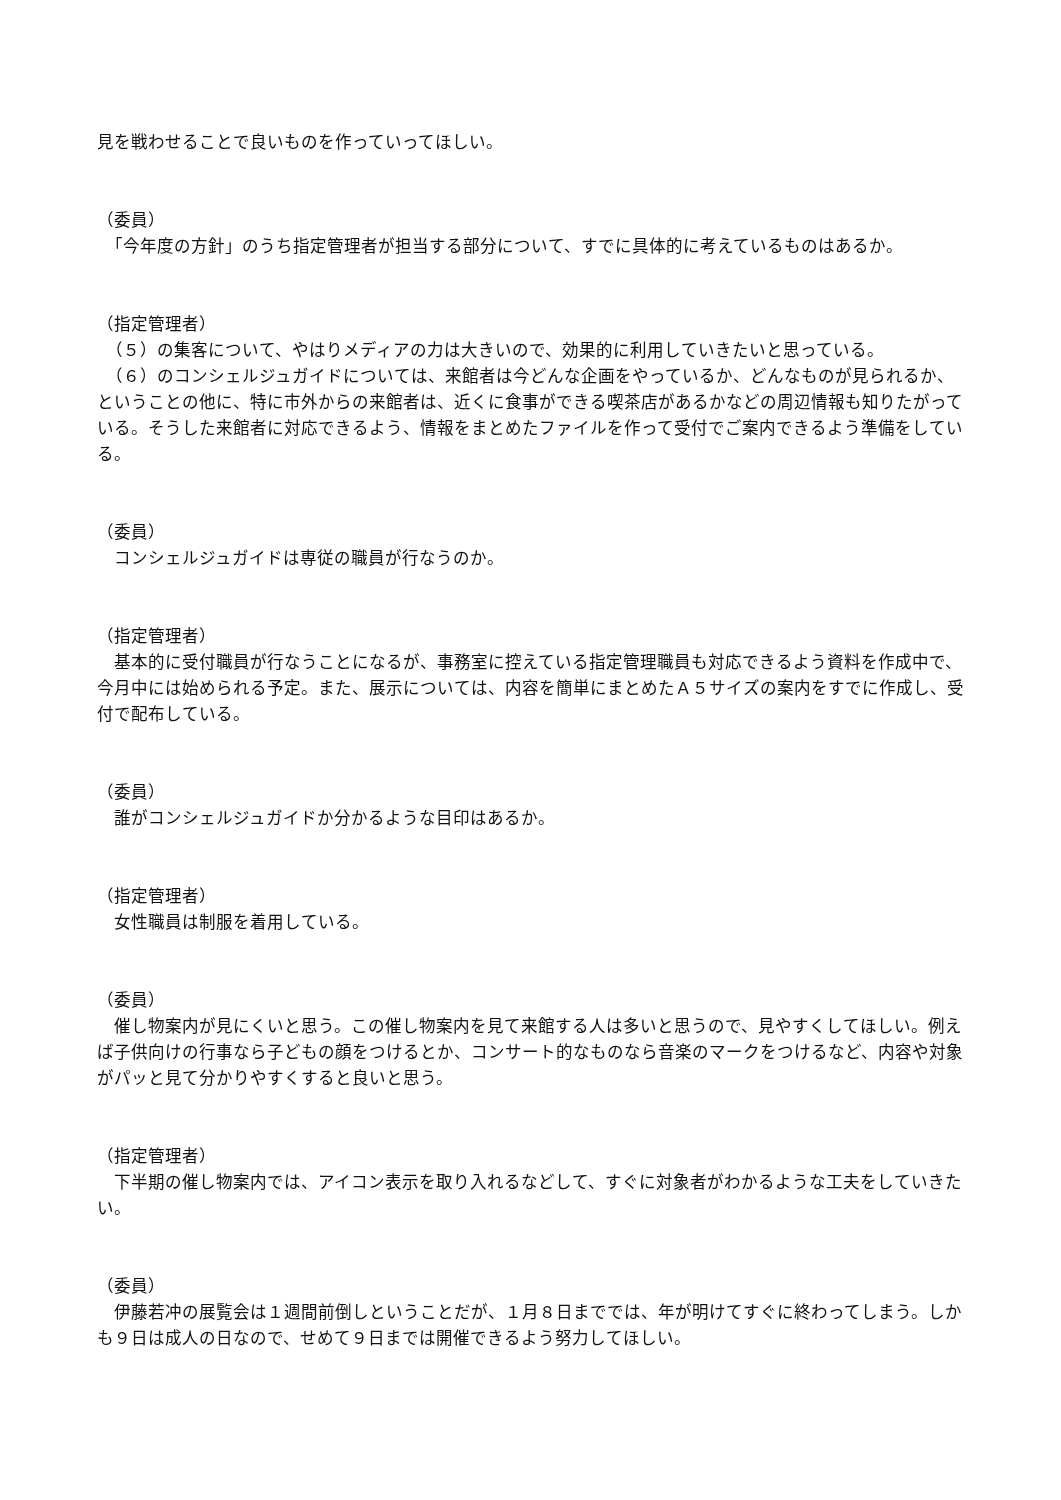見を戦わせることで良いものを作っていってほしい。
（委員）
　「今年度の方針」のうち指定管理者が担当する部分について、すでに具体的に考えているものはあるか。
（指定管理者）
　（５）の集客について、やはりメディアの力は大きいので、効果的に利用していきたいと思っている。
　（６）のコンシェルジュガイドについては、来館者は今どんな企画をやっているか、どんなものが見られるか、ということの他に、特に市外からの来館者は、近くに食事ができる喫茶店があるかなどの周辺情報も知りたがっている。そうした来館者に対応できるよう、情報をまとめたファイルを作って受付でご案内できるよう準備をしている。
（委員）
　コンシェルジュガイドは専従の職員が行なうのか。
（指定管理者）
　基本的に受付職員が行なうことになるが、事務室に控えている指定管理職員も対応できるよう資料を作成中で、今月中には始められる予定。また、展示については、内容を簡単にまとめたＡ５サイズの案内をすでに作成し、受付で配布している。
（委員）
　誰がコンシェルジュガイドか分かるような目印はあるか。
（指定管理者）
　女性職員は制服を着用している。
（委員）
　催し物案内が見にくいと思う。この催し物案内を見て来館する人は多いと思うので、見やすくしてほしい。例えば子供向けの行事なら子どもの顔をつけるとか、コンサート的なものなら音楽のマークをつけるなど、内容や対象がパッと見て分かりやすくすると良いと思う。
（指定管理者）
　下半期の催し物案内では、アイコン表示を取り入れるなどして、すぐに対象者がわかるような工夫をしていきたい。
（委員）
　伊藤若冲の展覧会は１週間前倒しということだが、１月８日まででは、年が明けてすぐに終わってしまう。しかも９日は成人の日なので、せめて９日までは開催できるよう努力してほしい。